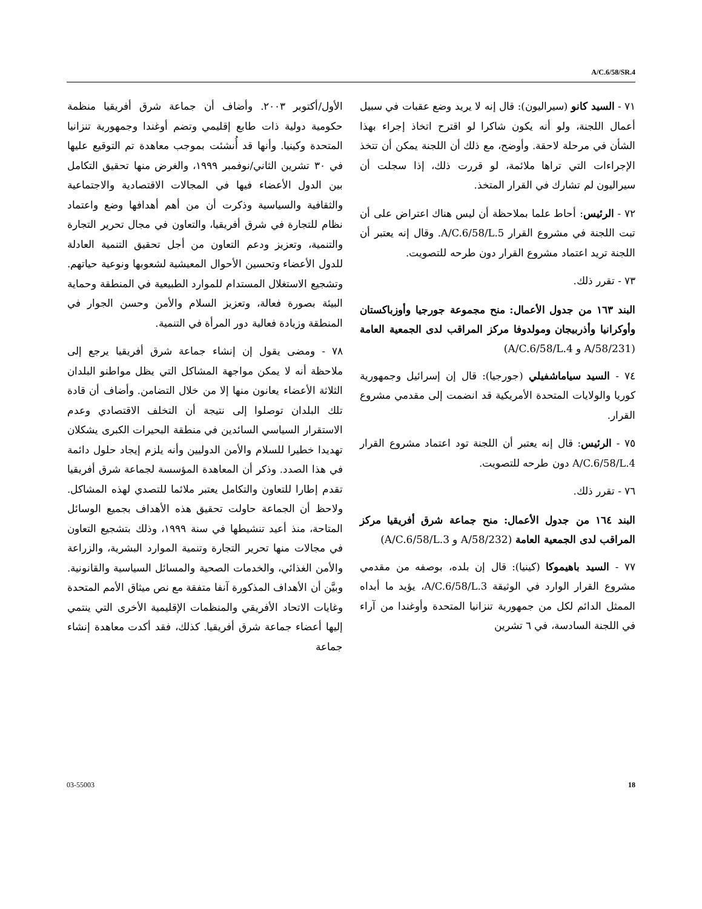A/C.6/58/SR.4
٧١ - السيد كانو (سيراليون): قال إنه لا يريد وضع عقبات في سبيل أعمال اللجنة، ولو أنه يكون شاكرا لو اقترح اتخاذ إجراء بهذا الشأن في مرحلة لاحقة. وأوضح، مع ذلك أن اللجنة يمكن أن تتخذ الإجراءات التي تراها ملائمة، لو قررت ذلك، إذا سجلت أن سيراليون لم تشارك في القرار المتخذ.
٧٢ - الرئيس: أحاط علما بملاحظة أن ليس هناك اعتراض على أن تبت اللجنة في مشروع القرار A/C.6/58/L.5. وقال إنه يعتبر أن اللجنة تريد اعتماد مشروع القرار دون طرحه للتصويت.
٧٣ - تقرر ذلك.
البند ١٦٣ من جدول الأعمال: منح مجموعة جورجيا وأوزباكستان وأوكرانيا وأذربيجان ومولدوفا مركز المراقب لدى الجمعية العامة (A/58/231 و A/C.6/58/L.4)
٧٤ - السيد سياماشفيلي (جورجيا): قال إن إسرائيل وجمهورية كوريا والولايات المتحدة الأمريكية قد انضمت إلى مقدمي مشروع القرار.
٧٥ - الرئيس: قال إنه يعتبر أن اللجنة تود اعتماد مشروع القرار A/C.6/58/L.4 دون طرحه للتصويت.
٧٦ - تقرر ذلك.
البند ١٦٤ من جدول الأعمال: منح جماعة شرق أفريقيا مركز المراقب لدى الجمعية العامة (A/58/232 و A/C.6/58/L.3)
٧٧ - السيد باهيموكا (كينيا): قال إن بلده، بوصفه من مقدمي مشروع القرار الوارد في الوثيقة A/C.6/58/L.3، يؤيد ما أبداه الممثل الدائم لكل من جمهورية تنزانيا المتحدة وأوغندا من آراء في اللجنة السادسة، في ٦ تشرين
الأول/أكتوبر ٢٠٠٣. وأضاف أن جماعة شرق أفريقيا منظمة حكومية دولية ذات طابع إقليمي وتضم أوغندا وجمهورية تنزانيا المتحدة وكينيا. وأنها قد أُنشئت بموجب معاهدة تم التوقيع عليها في ٣٠ تشرين الثاني/نوفمبر ١٩٩٩، والغرض منها تحقيق التكامل بين الدول الأعضاء فيها في المجالات الاقتصادية والاجتماعية والثقافية والسياسية وذكرت أن من أهم أهدافها وضع واعتماد نظام للتجارة في شرق أفريقيا، والتعاون في مجال تحرير التجارة والتنمية، وتعزيز ودعم التعاون من أجل تحقيق التنمية العادلة للدول الأعضاء وتحسين الأحوال المعيشية لشعوبها ونوعية حياتهم. وتشجيع الاستغلال المستدام للموارد الطبيعية في المنطقة وحماية البيئة بصورة فعالة، وتعزيز السلام والأمن وحسن الجوار في المنطقة وزيادة فعالية دور المرأة في التنمية.
٧٨ - ومضى يقول إن إنشاء جماعة شرق أفريقيا يرجع إلى ملاحظة أنه لا يمكن مواجهة المشاكل التي يظل مواطنو البلدان الثلاثة الأعضاء يعانون منها إلا من خلال التضامن. وأضاف أن قادة تلك البلدان توصلوا إلى نتيجة أن التخلف الاقتصادي وعدم الاستقرار السياسي السائدين في منطقة البحيرات الكبرى يشكلان تهديدا خطيرا للسلام والأمن الدوليين وأنه يلزم إيجاد حلول دائمة في هذا الصدد. وذكر أن المعاهدة المؤسسة لجماعة شرق أفريقيا تقدم إطارا للتعاون والتكامل يعتبر ملائما للتصدي لهذه المشاكل. ولاحظ أن الجماعة حاولت تحقيق هذه الأهداف بجميع الوسائل المتاحة، منذ أعيد تنشيطها في سنة ١٩٩٩، وذلك بتشجيع التعاون في مجالات منها تحرير التجارة وتنمية الموارد البشرية، والزراعة والأمن الغذائي، والخدمات الصحية والمسائل السياسية والقانونية. وبيَّن أن الأهداف المذكورة آنفا متفقة مع نص ميثاق الأمم المتحدة وغايات الاتحاد الأفريقي والمنظمات الإقليمية الأخرى التي ينتمي إليها أعضاء جماعة شرق أفريقيا. كذلك، فقد أكدت معاهدة إنشاء جماعة
03-55003 18